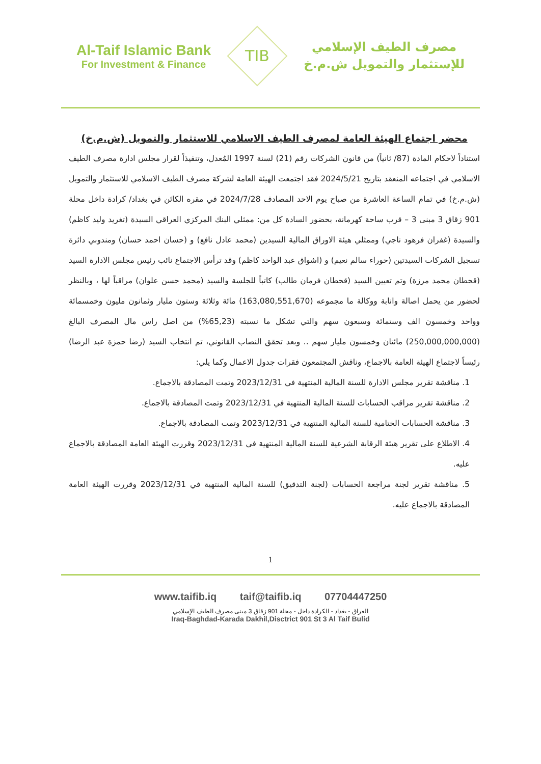Al-Taif Islamic Bank
For Investment & Finance
TIB
مصرف الطيف الإسلامي
للإستثمار والتمويل ش.م.خ
محضر اجتماع الهيئة العامة لمصرف الطيف الاسلامي للاستثمار والتمويل (ش.م.خ)
استناداً لاحكام المادة (87/ ثانياً) من قانون الشركات رقم (21) لسنة 1997 المُعدل، وتنفيذاً لقرار مجلس ادارة مصرف الطيف الاسلامي في اجتماعه المنعقد بتاريخ 2024/5/21 فقد اجتمعت الهيئة العامة لشركة مصرف الطيف الاسلامي للاستثمار والتمويل (ش.م.خ) في تمام الساعة العاشرة من صباح يوم الاحد المصادف 2024/7/28 في مقره الكائن في بغداد/ كرادة داخل محلة 901 زقاق 3 مبنى 3 – قرب ساحة كهرمانة، بحضور السادة كل من: ممثلي البنك المركزي العراقي السيدة (تغريد وليد كاظم) والسيدة (غفران فرهود ناجي) وممثلي هيئة الاوراق المالية السيدين (محمد عادل نافع) و (حسان احمد حسان) ومندوبي دائرة تسجيل الشركات السيدتين (حوراء سالم نعيم) و (اشواق عبد الواحد كاظم) وقد ترأس الاجتماع نائب رئيس مجلس الادارة السيد (قحطان محمد مرزة) وتم تعيين السيد (قحطان فرمان طالب) كاتباً للجلسة والسيد (محمد حسن علوان) مراقباً لها ، وبالنظر لحضور من يحمل اصالة وانابة ووكالة ما مجموعه (163,080,551,670) مائة وثلاثة وستون مليار وثمانون مليون وخمسمائة وواحد وخمسون الف وستمائة وسبعون سهم والتي تشكل ما نسبته (65,23%) من اصل راس مال المصرف البالغ (250,000,000,000) مائتان وخمسون مليار سهم .. وبعد تحقق النصاب القانوني، تم انتخاب السيد (رضا حمزة عبد الرضا) رئيساً لاجتماع الهيئة العامة بالاجماع، وناقش المجتمعون فقرات جدول الاعمال وكما يلي:
1. مناقشة تقرير مجلس الادارة للسنة المالية المنتهية في 2023/12/31 وتمت المصادقة بالاجماع.
2. مناقشة تقرير مراقب الحسابات للسنة المالية المنتهية في 2023/12/31 وتمت المصادقة بالاجماع.
3. مناقشة الحسابات الختامية للسنة المالية المنتهية في 2023/12/31 وتمت المصادقة بالاجماع.
4. الاطلاع على تقرير هيئة الرقابة الشرعية للسنة المالية المنتهية في 2023/12/31 وقررت الهيئة العامة المصادقة بالاجماع عليه.
5. مناقشة تقرير لجنة مراجعة الحسابات (لجنة التدقيق) للسنة المالية المنتهية في 2023/12/31 وقررت الهيئة العامة المصادقة بالاجماع عليه.
1
www.taifib.iq taif@taifib.iq 07704447250
العراق - بغداد - الكرادة داخل - محلة 901 زقاق 3 مبنى مصرف الطيف الإسلامي
Iraq-Baghdad-Karada Dakhil,Disctrict 901 St 3 Al Taif Bulid